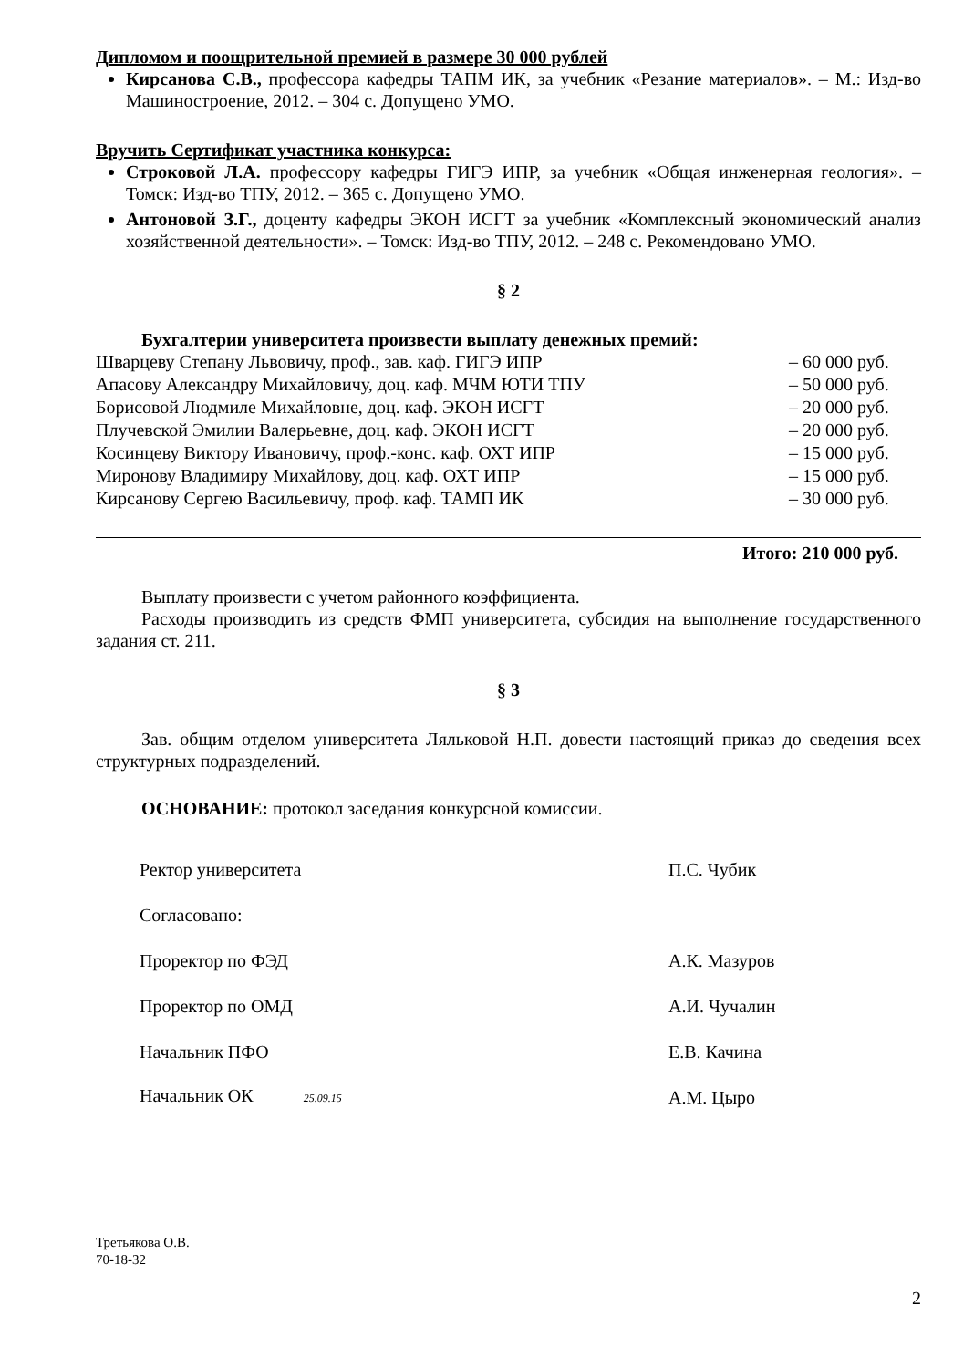Дипломом и поощрительной премией в размере 30 000 рублей
Кирсанова С.В., профессора кафедры ТАПМ ИК, за учебник «Резание материалов». – М.: Изд-во Машиностроение, 2012. – 304 с. Допущено УМО.
Вручить Сертификат участника конкурса:
Строковой Л.А. профессору кафедры ГИГЭ ИПР, за учебник «Общая инженерная геология». – Томск: Изд-во ТПУ, 2012. – 365 с. Допущено УМО.
Антоновой З.Г., доценту кафедры ЭКОН ИСГТ за учебник «Комплексный экономический анализ хозяйственной деятельности». – Томск: Изд-во ТПУ, 2012. – 248 с. Рекомендовано УМО.
§ 2
Бухгалтерии университета произвести выплату денежных премий:
| Шварцеву Степану Львовичу, проф., зав. каф. ГИГЭ ИПР | – 60 000 руб. |
| Апасову Александру Михайловичу, доц. каф. МЧМ ЮТИ ТПУ | – 50 000 руб. |
| Борисовой Людмиле Михайловне, доц. каф. ЭКОН ИСГТ | – 20 000 руб. |
| Плучевской Эмилии Валерьевне, доц. каф. ЭКОН ИСГТ | – 20 000 руб. |
| Косинцеву Виктору Ивановичу, проф.-конс. каф. ОХТ ИПР | – 15 000 руб. |
| Миронову Владимиру Михайлову, доц. каф. ОХТ ИПР | – 15 000 руб. |
| Кирсанову Сергею Васильевичу, проф. каф. ТАМП ИК | – 30 000 руб. |
Итого: 210 000 руб.
Выплату произвести с учетом районного коэффициента.
Расходы производить из средств ФМП университета, субсидия на выполнение государственного задания ст. 211.
§ 3
Зав. общим отделом университета Ляльковой Н.П. довести настоящий приказ до сведения всех структурных подразделений.
ОСНОВАНИЕ: протокол заседания конкурсной комиссии.
| Ректор университета | П.С. Чубик |
| Согласовано: | |
| Проректор по ФЭД | А.К. Мазуров |
| Проректор по ОМД | А.И. Чучалин |
| Начальник ПФО | Е.В. Качина |
| Начальник ОК 25.09.15 | А.М. Цыро |
Третьякова О.В.
70-18-32
2